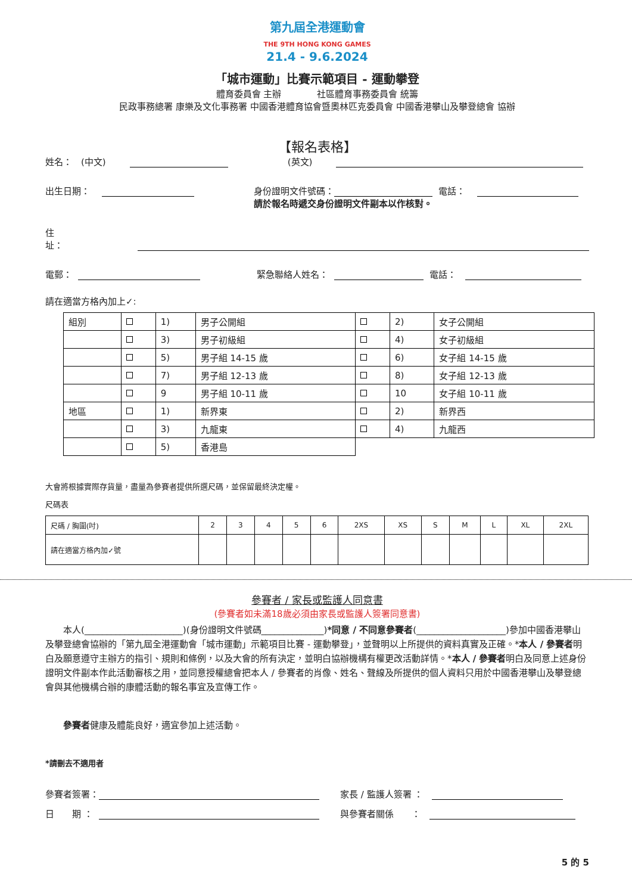第九屆全港運動會
THE 9TH HONG KONG GAMES
21.4 - 9.6.2024
「城市運動」比賽示範項目 - 運動攀登
體育委員會 主辦　　　　社區體育事務委員會 統籌
民政事務總署 康樂及文化事務署 中國香港體育協會暨奧林匹克委員會 中國香港攀山及攀登總會 協辦
【報名表格】
姓名：　(中文) (英文)
出生日期： 身份證明文件號碼： 電話：
請於報名時遞交身份證明文件副本以作核對。
住址：
電郵： 緊急聯絡人姓名： 電話：
請在適當方格內加上✓:
| 組別 | | 1) | 男子公開組 | | 2) | 女子公開組 |
| | | 3) | 男子初級組 | | 4) | 女子初級組 |
| | | 5) | 男子組 14-15 歲 | | 6) | 女子組 14-15 歲 |
| | | 7) | 男子組 12-13 歲 | | 8) | 女子組 12-13 歲 |
| | | 9 | 男子組 10-11 歲 | | 10 | 女子組 10-11 歲 |
| 地區 | | 1) | 新界東 | | 2) | 新界西 |
| | | 3) | 九龍東 | | 4) | 九龍西 |
| | | 5) | 香港島 | | | |
大會將根據實際存貨量，盡量為參賽者提供所選尺碼，並保留最終決定權。
尺碼表
| 尺碼 / 胸圍(吋) | 2 | 3 | 4 | 5 | 6 | 2XS | XS | S | M | L | XL | 2XL |
| --- | --- | --- | --- | --- | --- | --- | --- | --- | --- | --- | --- | --- |
| 請在適當方格內加✓號 | | | | | | | | | | | | |
參賽者 / 家長或監護人同意書
(參賽者如未滿18歲必須由家長或監護人簽署同意書)
　　本人(______________________)(身份證明文件號碼______________)*同意 / 不同意參賽者(____________________)參加中國香港攀山及攀登總會協辦的「第九屆全港運動會「城市運動」示範項目比賽 - 運動攀登」，並聲明以上所提供的資料真實及正確。*本人 / 參賽者明白及願意遵守主辦方的指引、規則和條例，以及大會的所有決定，並明白協辦機構有權更改活動詳情。*本人 / 參賽者明白及同意上述身份證明文件副本作此活動審核之用，並同意授權總會把本人 / 參賽者的肖像、姓名、聲線及所提供的個人資料只用於中國香港攀山及攀登總會與其他機構合辦的康體活動的報名事宜及宣傳工作。
　　參賽者健康及體能良好，適宜參加上述活動。
*請刪去不適用者
參賽者簽署： 家長 / 監護人簽署 ：
日　　期 ： 與參賽者關係　　：
5 的 5